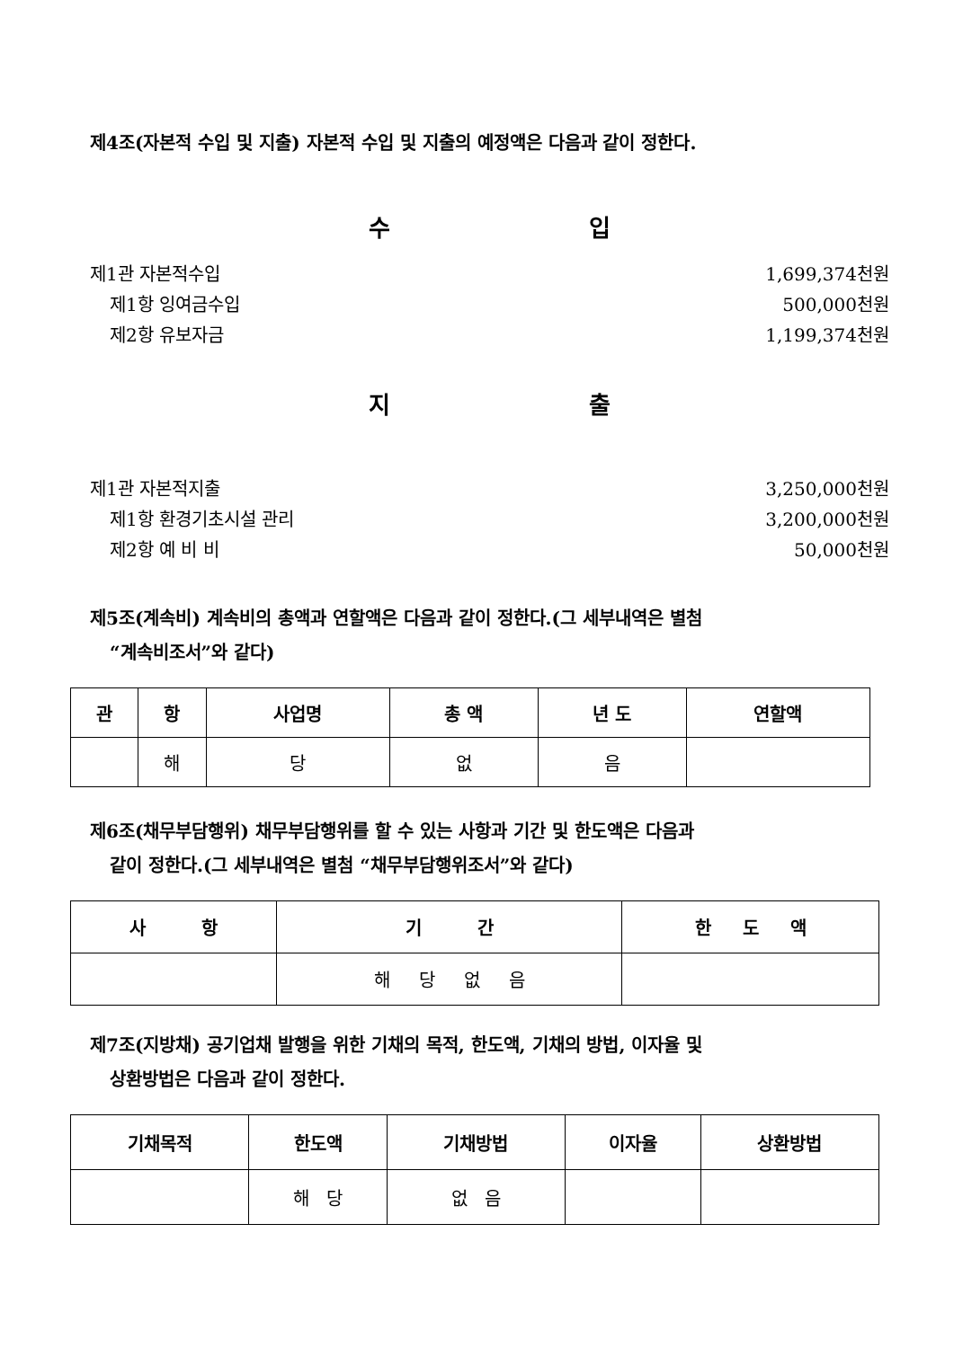제4조(자본적 수입 및 지출) 자본적 수입 및 지출의 예정액은 다음과 같이 정한다.
수 입
제1관 자본적수입 1,699,374천원
제1항 잉여금수입 500,000천원
제2항 유보자금 1,199,374천원
지 출
제1관 자본적지출 3,250,000천원
제1항 환경기초시설 관리 3,200,000천원
제2항 예 비 비 50,000천원
제5조(계속비) 계속비의 총액과 연할액은 다음과 같이 정한다.(그 세부내역은 별첨
“계속비조서”와 같다)
| 관 | 항 | 사업명 | 총 액 | 년 도 | 연할액 |
| --- | --- | --- | --- | --- | --- |
| | 해 | 당 | 없 | 음 | |
제6조(채무부담행위) 채무부담행위를 할 수 있는 사항과 기간 및 한도액은 다음과
같이 정한다.(그 세부내역은 별첨 “채무부담행위조서”와 같다)
| 사 항 | 기 간 | 한 도 액 |
| --- | --- | --- |
| | 해 당 없 음 | |
제7조(지방채) 공기업채 발행을 위한 기채의 목적, 한도액, 기채의 방법, 이자율 및
상환방법은 다음과 같이 정한다.
| 기채목적 | 한도액 | 기채방법 | 이자율 | 상환방법 |
| --- | --- | --- | --- | --- |
| | 해 당 | 없 음 | | |